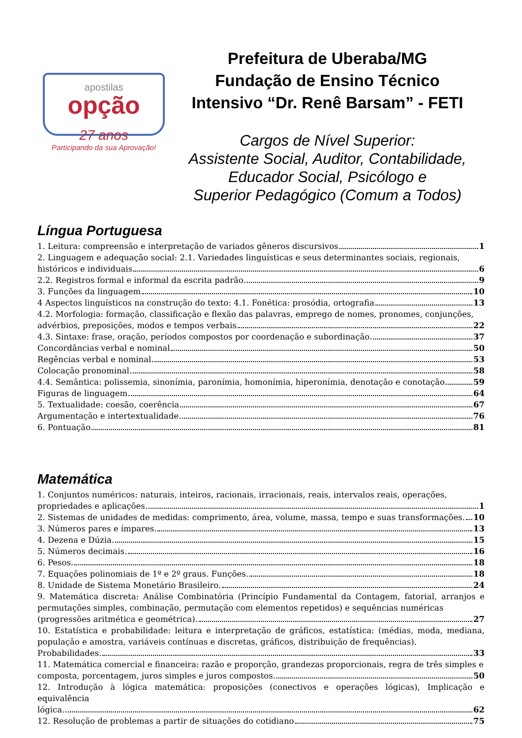apostilas
opção
27 anos
Participando da sua Aprovação!
Prefeitura de Uberaba/MG
Fundação de Ensino Técnico
Intensivo “Dr. Renê Barsam” - FETI
Cargos de Nível Superior:
Assistente Social, Auditor, Contabilidade,
Educador Social, Psicólogo e
Superior Pedagógico (Comum a Todos)
Língua Portuguesa
1. Leitura: compreensão e interpretação de variados gêneros discursivos 1
2. Linguagem e adequação social: 2.1. Variedades linguísticas e seus determinantes sociais, regionais,
históricos e individuais 6
2.2. Registros formal e informal da escrita padrão 9
3. Funções da linguagem 10
4 Aspectos linguísticos na construção do texto: 4.1. Fonética: prosódia, ortografia 13
4.2. Morfologia: formação, classificação e flexão das palavras, emprego de nomes, pronomes, conjunções,
advérbios, preposições, modos e tempos verbais 22
4.3. Sintaxe: frase, oração, períodos compostos por coordenação e subordinação 37
Concordâncias verbal e nominal 50
Regências verbal e nominal 53
Colocação pronominal 58
4.4. Semântica: polissemia, sinonímia, paronímia, homonímia, hiperonímia, denotação e conotação 59
Figuras de linguagem 64
5. Textualidade: coesão, coerência 67
Argumentação e intertextualidade 76
6. Pontuação 81
Matemática
1. Conjuntos numéricos: naturais, inteiros, racionais, irracionais, reais, intervalos reais, operações,
propriedades e aplicações. 1
2. Sistemas de unidades de medidas: comprimento, área, volume, massa, tempo e suas transformações. 10
3. Números pares e ímpares. 13
4. Dezena e Dúzia. 15
5. Números decimais. 16
6. Pesos. 18
7. Equações polinomiais de 1º e 2º graus. Funções. 18
8. Unidade de Sistema Monetário Brasileiro. 24
9. Matemática discreta: Análise Combinatória (Princípio Fundamental da Contagem, fatorial, arranjos e permutações simples, combinação, permutação com elementos repetidos) e sequências numéricas
(progressões aritmética e geométrica). 27
10. Estatística e probabilidade: leitura e interpretação de gráficos, estatística: (médias, moda, mediana, população e amostra, variáveis contínuas e discretas, gráficos, distribuição de frequências).
Probabilidades. 33
11. Matemática comercial e financeira: razão e proporção, grandezas proporcionais, regra de três simples e
composta, porcentagem, juros simples e juros compostos. 50
12. Introdução à lógica matemática: proposições (conectivos e operações lógicas), Implicação e equivalência
lógica. 62
12. Resolução de problemas a partir de situações do cotidiano 75